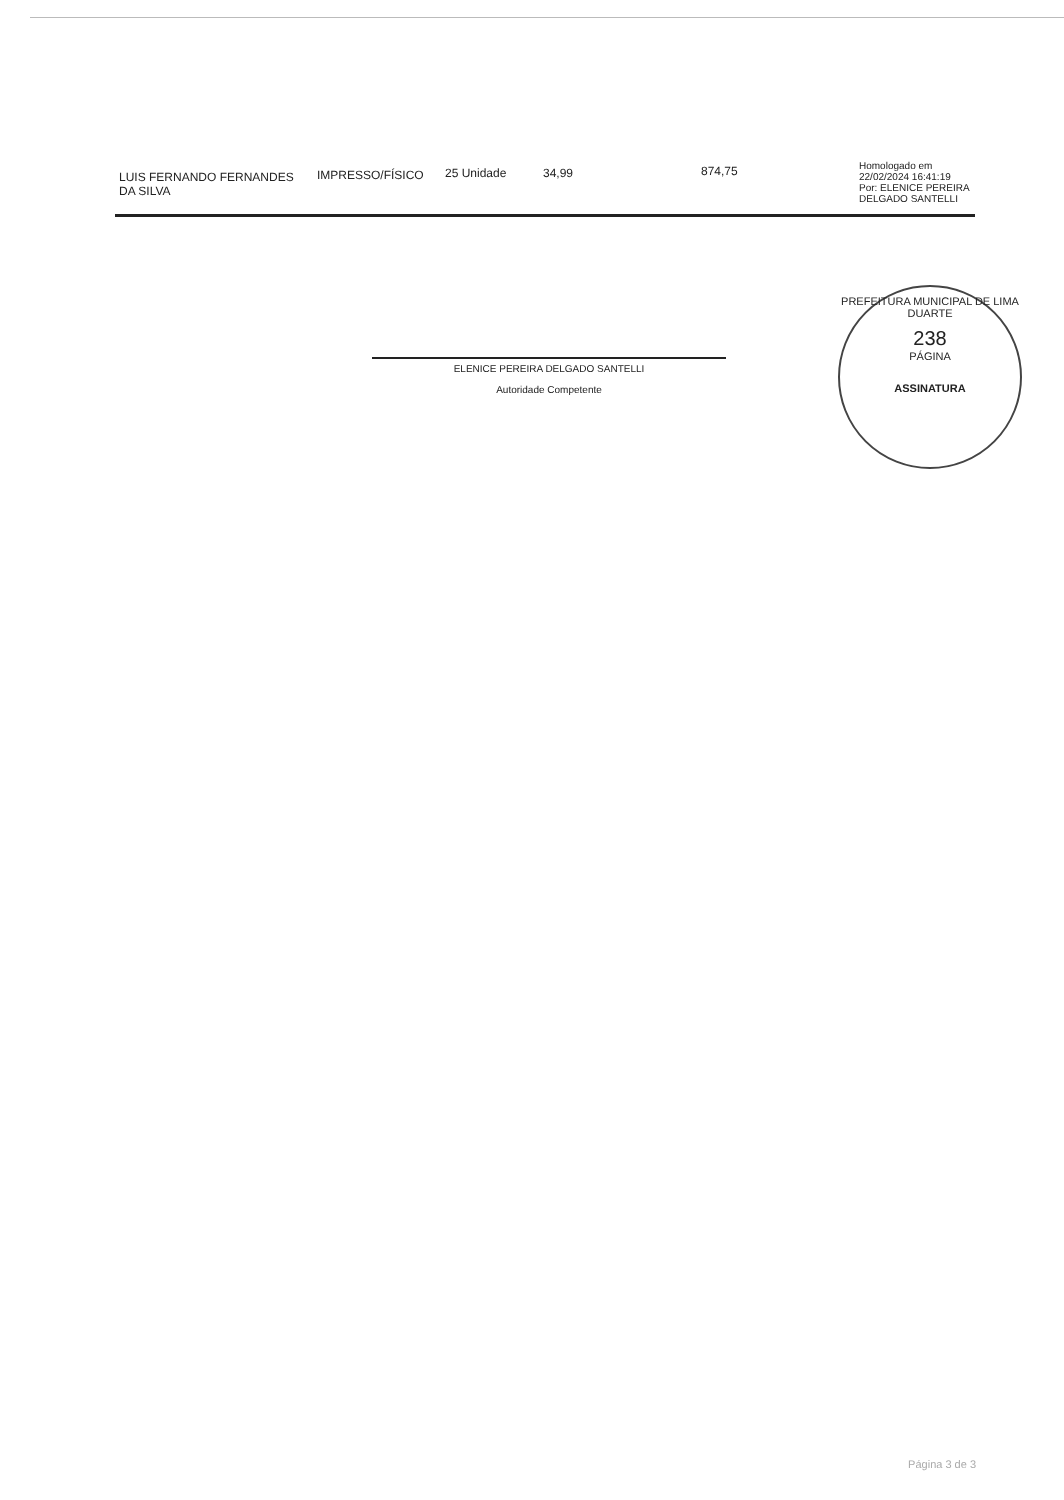| LUIS FERNANDO FERNANDES DA SILVA | IMPRESSO/FÍSICO | 25 Unidade | 34,99 | 874,75 | Homologado em 22/02/2024 16:41:19 Por: ELENICE PEREIRA DELGADO SANTELLI |
ELENICE PEREIRA DELGADO SANTELLI
Autoridade Competente
PREFEITURA MUNICIPAL DE LIMA DUARTE
238
PÁGINA
ASSINATURA
Página 3 de 3